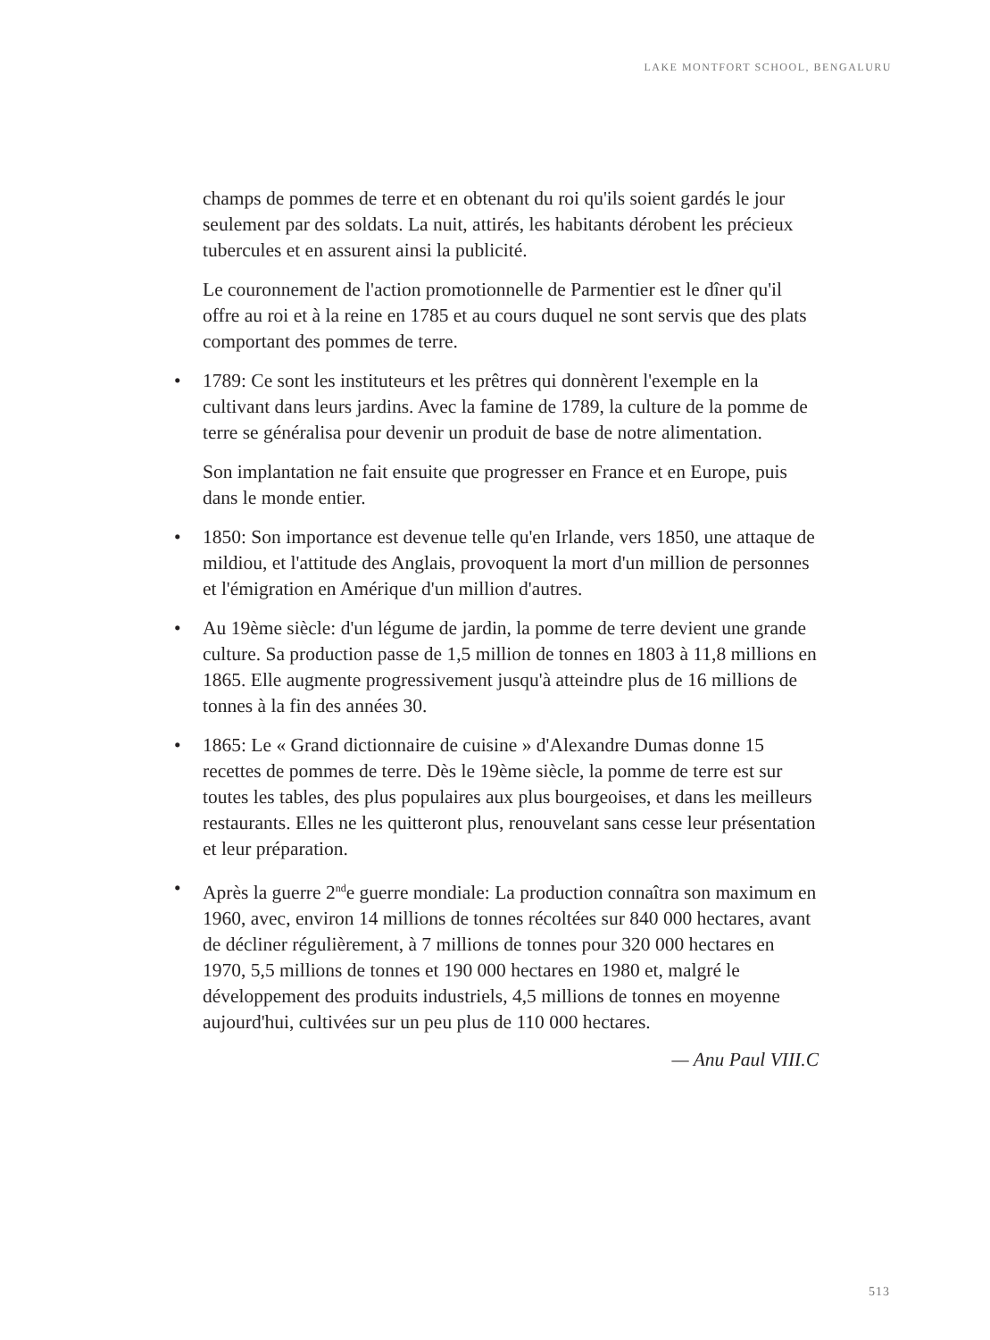LAKE MONTFORT SCHOOL, BENGALURU
champs de pommes de terre et en obtenant du roi qu'ils soient gardés le jour seulement par des soldats. La nuit, attirés, les habitants dérobent les précieux tubercules et en assurent ainsi la publicité.
Le couronnement de l'action promotionnelle de Parmentier est le dîner qu'il offre au roi et à la reine en 1785 et au cours duquel ne sont servis que des plats comportant des pommes de terre.
• 1789: Ce sont les instituteurs et les prêtres qui donnèrent l'exemple en la cultivant dans leurs jardins. Avec la famine de 1789, la culture de la pomme de terre se généralisa pour devenir un produit de base de notre alimentation.
Son implantation ne fait ensuite que progresser en France et en Europe, puis dans le monde entier.
• 1850: Son importance est devenue telle qu'en Irlande, vers 1850, une attaque de mildiou, et l'attitude des Anglais, provoquent la mort d'un million de personnes et l'émigration en Amérique d'un million d'autres.
• Au 19ème siècle: d'un légume de jardin, la pomme de terre devient une grande culture. Sa production passe de 1,5 million de tonnes en 1803 à 11,8 millions en 1865. Elle augmente progressivement jusqu'à atteindre plus de 16 millions de tonnes à la fin des années 30.
• 1865: Le « Grand dictionnaire de cuisine » d'Alexandre Dumas donne 15 recettes de pommes de terre. Dès le 19ème siècle, la pomme de terre est sur toutes les tables, des plus populaires aux plus bourgeoises, et dans les meilleurs restaurants. Elles ne les quitteront plus, renouvelant sans cesse leur présentation et leur préparation.
• Après la guerre 2<sup>nd</sup>e guerre mondiale: La production connaîtra son maximum en 1960, avec, environ 14 millions de tonnes récoltées sur 840 000 hectares, avant de décliner régulièrement, à 7 millions de tonnes pour 320 000 hectares en 1970, 5,5 millions de tonnes et 190 000 hectares en 1980 et, malgré le développement des produits industriels, 4,5 millions de tonnes en moyenne aujourd'hui, cultivées sur un peu plus de 110 000 hectares.
— Anu Paul VIII.C
513